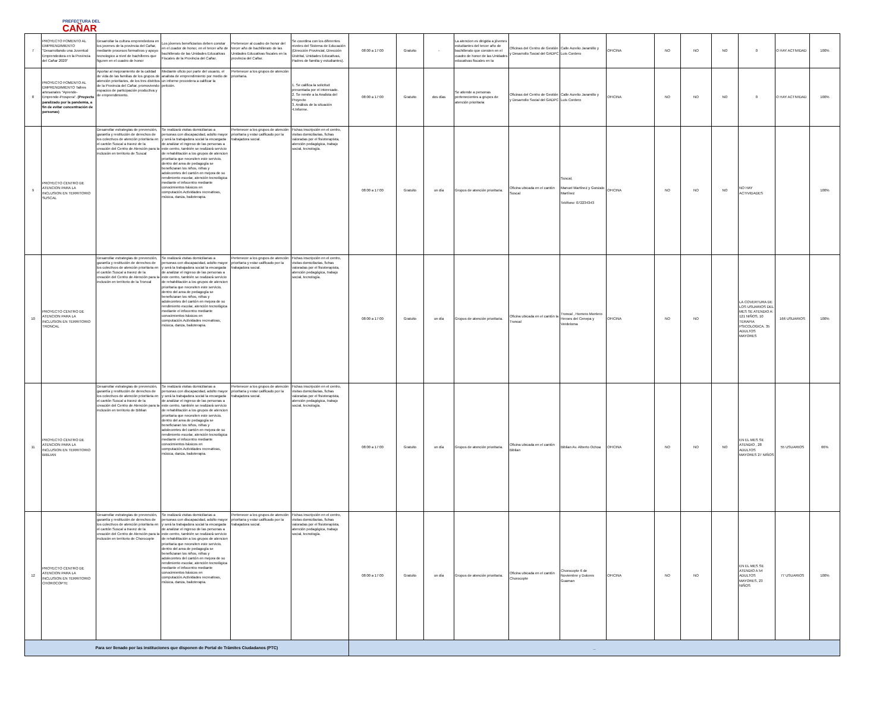PREFECTURA DEL
CAÑAR
| 7 | PROYECTO FOMENTO AL EMPRENDIMIENTO "Desarrollando una Juventud Emprendedora en la Provincia del Cañar 2020" | Desarrollar la cultura emprendedora en los jovenes de la provincia del Cañar, mediante procesos formativos y apoyo tecnologico a nivel de bachilleres que figuren en el cuadro de honor | Los jóvenes beneficiarios deben constar en el cuador de honor, en el tercer año de bachillerato de las Unidades Educativas Fiscales de la Provincia del Cañar. | Pertenecer al cuadro de honor del tercer año de bachillerato de las Unidades Educativas fiscales en la provincia del Cañar. | Se coordina con los diferentes niveles del Sistema de Educación (Dirección Provincial, Dirección Distrital, Unidades Educativas, Padres de familia y estudiantes). | 08:00 a 17:00 | Gratuito | - | La atencion es dirigida a jóvenes estudiantes del tercer año de bachillerato que consten en el cuadro de honor de las Unidades educativas fiscales en la | Oficinas del Centro de Gestión y Desarrollo Social del GADPC | Calle Aurelio Jaramillo y Luis Cordero | OFICINA | NO | NO | NO | 0 | O HAY ACTIVIDAD | 100% |
| 8 | PROYECTO FOMENTO AL EMPRENDIMIENTO Tallres artesanales "Aprende-Emprende-Prospera". (Proyecto paralizado por la pandemia, a fin de evitar concentración de personas) | Aportar al mejoramiento de la calidad de vida de las familias de los grupos de atención prioritarios, de los tres distritos de la Provincia del Cañar, promoviendo espacios de participación productiva y de emprendimiento. | Mediante oficio por parte del usuario, el analista de emprendimiento por medio de un informe procedera a calificar la petición. | Pertenecer a los grupos de atención prioritaria. | 1. Se califica la solicitud presentada por el interesado. 2. Se remite a la Analista del Proyecto 3. Análisis de la situación 4.Informe. | 08:00 a 17:00 | Gratuito | dos días | Se atiende a personas pertenecientes a grupos de atención prioritaria | Oficinas del Centro de Gestión y Desarrollo Social del GADPC | Calle Aurelio Jaramillo y Luis Cordero | OFICINA | NO | NO | NO | 0 | O HAY ACTIVIDAD | 100% |
| 9 | PROYECTO CENTRO DE ATENCION PARA LA INCLUSION EN TERRITORIO SUSCAL | Desarrollar estrategias de prevención, garantía y restitución de derechos de los colectivos de atención prioritaria en el cantón Suscal a travez de la creación del Centro de Atención para la inclusión en territorio de Suscal | Se realizará visitas domiciliarias a personas con discapacidad, adulto mayor y será la trabajadora social la encargada de analizar el ingreso de las personas a este centro, también se realizará servicio de rehabilitación a los grupos de atencion prioritaria que necesiten este servicio, dentro del area de pedagogía se beneficiaran los niños, niñas y adolecentes del cantón en mejora de su rendimiento escolar, atención tecnológica mediante el infocentro mediante conocimientos básicos en computación.Actividades recreativas, música, danza, bailoterapia. | Pertenecer a los grupos de atención prioritaria y estar calificado por la trabajadora social. | Fichas inscripción en el centro, visitas domiciliarias, fichas valoradas por el fisioterapista, atención pedagógica, trabajo social, tecnología. | 08:00 a 17:00 | Gratuito | un día | Grupos de atención prioritaria. | Oficina ubicada en el cantón Suscal | Suscal, Manuel Martínez y Gonzalo Martínez Teléfono: 072234343 | OFICINA | NO | NO | NO | NO HAY ACTIVIDADES | | 100% |
| 10 | PROYECTO CENTRO DE ATENCION PARA LA INCLUSION EN TERRITORIO TRONCAL | Desarrollar estrategias de prevención, garantía y restitución de derechos de los colectivos de atención prioritaria en el cantón Suscal a travez de la creación del Centro de Atención para la inclusión en territorio de la Troncal | Se realizará visitas domiciliarias a personas con discapacidad, adulto mayor y será la trabajadora social la encargada de analizar el ingreso de las personas a este centro, también se realizará servicio de rehabilitación a los grupos de atencion prioritaria que necesiten este servicio, dentro del area de pedagogía se beneficiaran los niños, niñas y adolecentes del cantón en mejora de su rendimiento escolar, atención tecnológica mediante el infocentro mediante conocimientos básicos en computación.Actividades recreativas, música, danza, bailoterapia. | Pertenecer a los grupos de atención prioritaria y estar calificado por la trabajadora social. | Fichas inscripción en el centro, visitas domiciliarias, fichas valoradas por el fisioterapista, atención pedagógica, trabajo social, tecnología. | 08:00 a 17:00 | Gratuito | un día | Grupos de atención prioritaria. | Oficina ubicada en el cantón la Troncal | Troncal , Homero Montero Heroes del Cenepa y Verdeloma | OFICINA | NO | NO | | LA COVERTURA DE LOS USUARIOS DEL MES SE ATENDIO A: 121 NIÑOS, 10 TERAPIA PSICOLOGICA. 35 ADULTOS MAYORES | 166 USUARIOS | 100% |
| 11 | PROYECTO CENTRO DE ATENCION PARA LA INCLUSION EN TERRITORIO BIBLIAN | Desarrollar estrategias de prevención, garantía y restitución de derechos de los colectivos de atención prioritaria en el cantón Suscal a travez de la creación del Centro de Atención para la inclusión en territorio de Biblian | Se realizará visitas domiciliarias a personas con discapacidad, adulto mayor y será la trabajadora social la encargada de analizar el ingreso de las personas a este centro, también se realizará servicio de rehabilitación a los grupos de atencion prioritaria que necesiten este servicio, dentro del area de pedagogía se beneficiaran los niños, niñas y adolecentes del cantón en mejora de su rendimiento escolar, atención tecnológica mediante el infocentro mediante conocimientos básicos en computación.Actividades recreativas, música, danza, bailoterapia. | Pertenecer a los grupos de atención prioritaria y estar calificado por la trabajadora social. | Fichas inscripción en el centro, visitas domiciliarias, fichas valoradas por el fisioterapista, atención pedagógica, trabajo social, tecnología. | 08:00 a 17:00 | Gratuito | un día | Grupos de atención prioritaria. | Oficina ubicada en el cantón Biblian | Biblian Av. Alberto Ochoa | OFICINA | NO | NO | NO | EN EL MES SE ATENDIO , 28 ADULTOS MAYORES 27 NIÑOS | 55 USUARIOS | 66% |
| 12 | PROYECTO CENTRO DE ATENCION PARA LA INCLUSION EN TERRITORIO CHOROCOPTE | Desarrollar estrategias de prevención, garantía y restitución de derechos de los colectivos de atención prioritaria en el cantón Suscal a travez de la creación del Centro de Atención para la inclusión en territorio de Chorocopte | Se realizará visitas domiciliarias a personas con discapacidad, adulto mayor y será la trabajadora social la encargada de analizar el ingreso de las personas a este centro, también se realizará servicio de rehabilitación a los grupos de atencion prioritaria que necesiten este servicio, dentro del area de pedagogía se beneficiaran los niños, niñas y adolecentes del cantón en mejora de su rendimiento escolar, atención tecnológica mediante el infocentro mediante conocimientos básicos en computación.Actividades recreativas, música, danza, bailoterapia. | Pertenecer a los grupos de atención prioritaria y estar calificado por la trabajadora social. | Fichas inscripción en el centro, visitas domiciliarias, fichas valoradas por el fisioterapista, atención pedagógica, trabajo social, tecnología. | 08:00 a 17:00 | Gratuito | un día | Grupos de atención prioritaria. | Oficina ubicada en el cantón Chorocopte | Chorocopte 6 de Noviembre y Dolores Guaman | OFICINA | NO | NO | | EN EL MES SE ATENDIO A 54 ADULTOS MAYORES, 23 NIÑOS | 77 USUARIOS | 100% |
| Para ser llenado por las instituciones que disponen de Portal de Trámites Ciudadanos (PTC) | | | | | | _ | | | | | | | | | | | | |